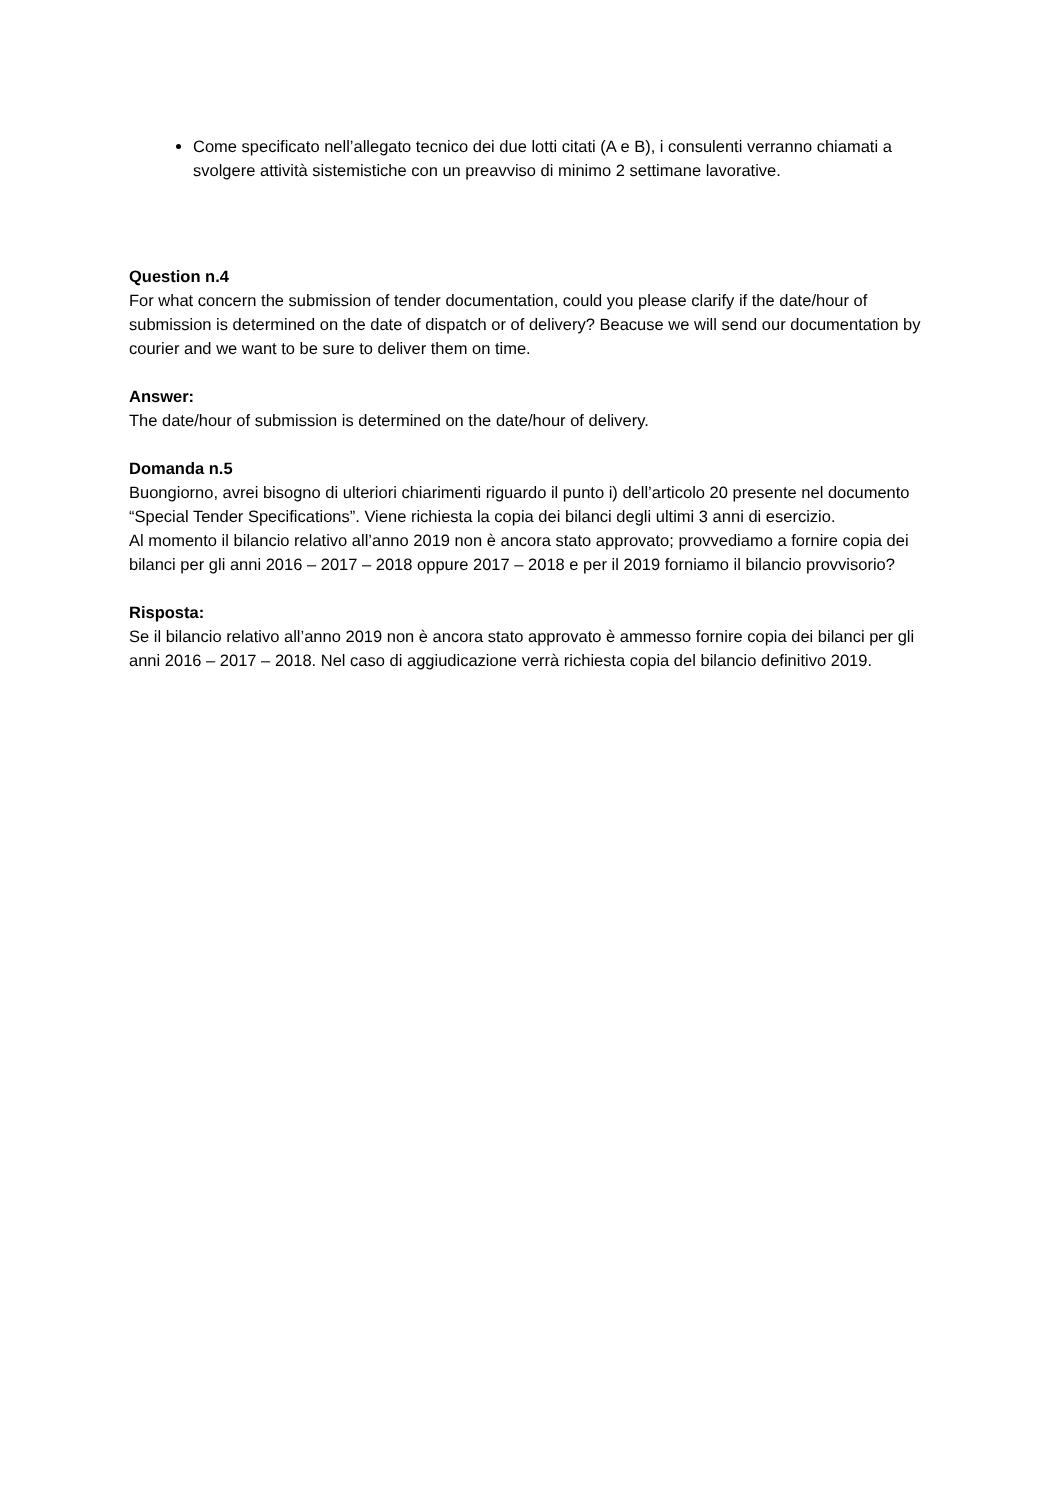Come specificato nell’allegato tecnico dei due lotti citati (A e B), i consulenti verranno chiamati a svolgere attività sistemistiche con un preavviso di minimo 2 settimane lavorative.
Question n.4
For what concern the submission of tender documentation, could you please clarify if the date/hour of submission is determined on the date of dispatch or of delivery? Beacuse we will send our documentation by courier and we want to be sure to deliver them on time.
Answer:
The date/hour of submission is determined on the date/hour of delivery.
Domanda n.5
Buongiorno, avrei bisogno di ulteriori chiarimenti riguardo il punto i) dell’articolo 20 presente nel documento “Special Tender Specifications”. Viene richiesta la copia dei bilanci degli ultimi 3 anni di esercizio.
Al momento il bilancio relativo all’anno 2019 non è ancora stato approvato; provvediamo a fornire copia dei bilanci per gli anni 2016 – 2017 – 2018 oppure 2017 – 2018 e per il 2019 forniamo il bilancio provvisorio?
Risposta:
Se il bilancio relativo all’anno 2019 non è ancora stato approvato è ammesso fornire copia dei bilanci per gli anni 2016 – 2017 – 2018. Nel caso di aggiudicazione verrà richiesta copia del bilancio definitivo 2019.